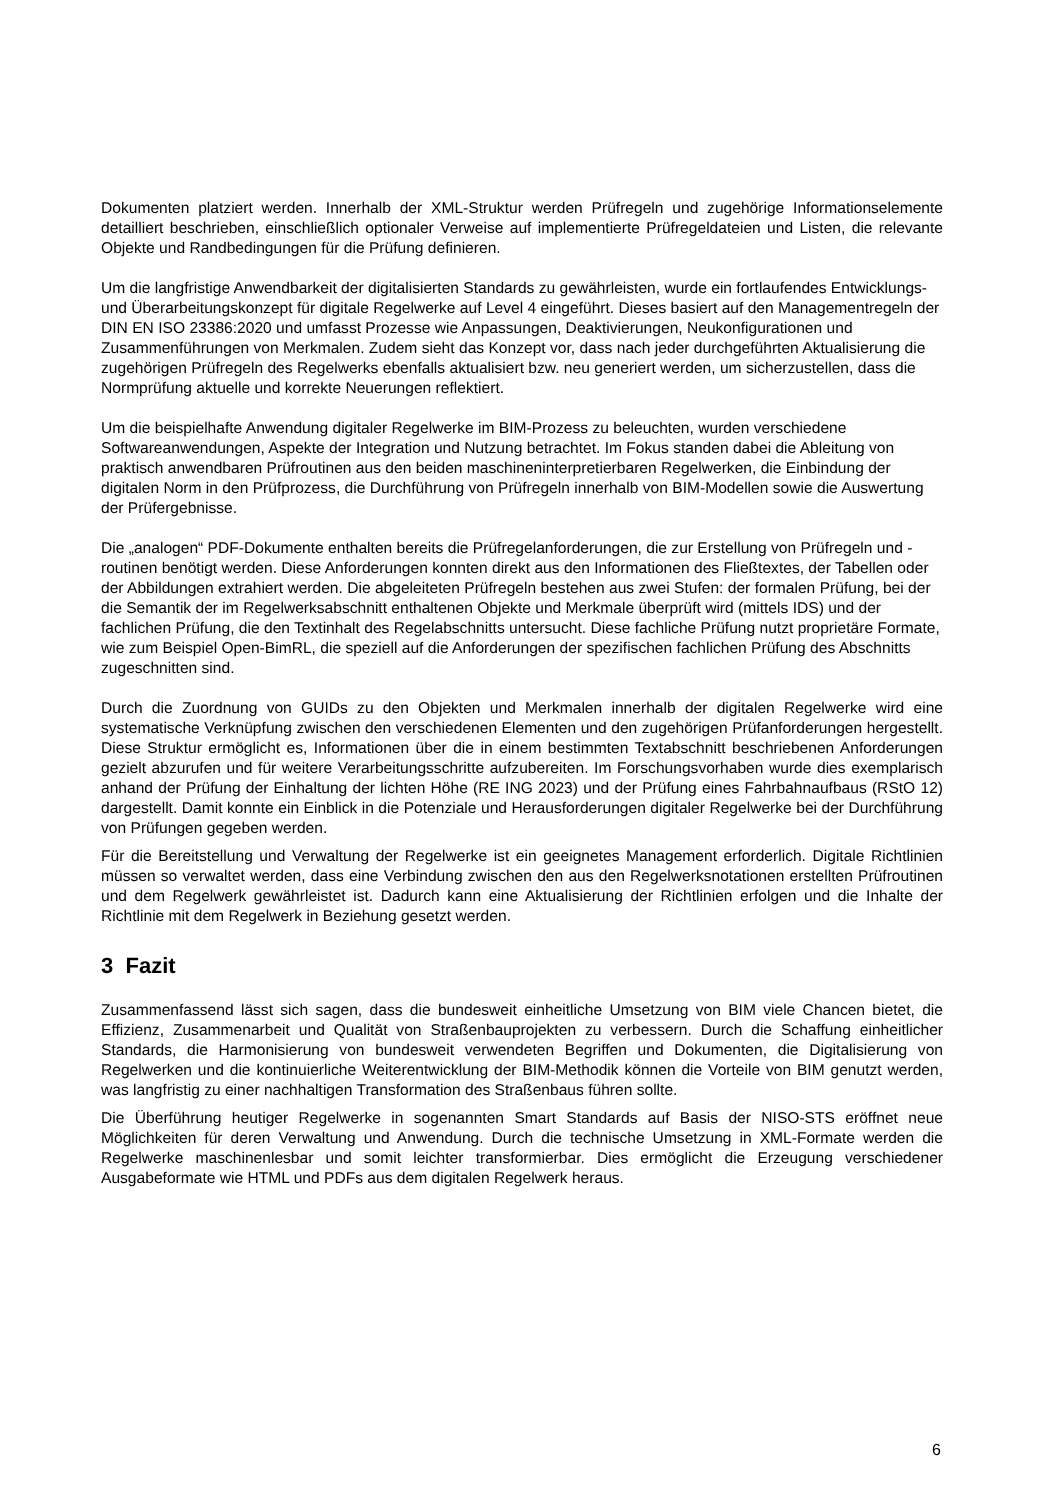Dokumenten platziert werden. Innerhalb der XML-Struktur werden Prüfregeln und zugehörige Informationselemente detailliert beschrieben, einschließlich optionaler Verweise auf implementierte Prüfregeldateien und Listen, die relevante Objekte und Randbedingungen für die Prüfung definieren.
Um die langfristige Anwendbarkeit der digitalisierten Standards zu gewährleisten, wurde ein fortlaufendes Entwicklungs- und Überarbeitungskonzept für digitale Regelwerke auf Level 4 eingeführt. Dieses basiert auf den Managementregeln der DIN EN ISO 23386:2020 und umfasst Prozesse wie Anpassungen, Deaktivierungen, Neukonfigurationen und Zusammenführungen von Merkmalen. Zudem sieht das Konzept vor, dass nach jeder durchgeführten Aktualisierung die zugehörigen Prüfregeln des Regelwerks ebenfalls aktualisiert bzw. neu generiert werden, um sicherzustellen, dass die Normprüfung aktuelle und korrekte Neuerungen reflektiert.
Um die beispielhafte Anwendung digitaler Regelwerke im BIM-Prozess zu beleuchten, wurden verschiedene Softwareanwendungen, Aspekte der Integration und Nutzung betrachtet. Im Fokus standen dabei die Ableitung von praktisch anwendbaren Prüfroutinen aus den beiden maschineninterpretierbaren Regelwerken, die Einbindung der digitalen Norm in den Prüfprozess, die Durchführung von Prüfregeln innerhalb von BIM-Modellen sowie die Auswertung der Prüfergebnisse.
Die „analogen“ PDF-Dokumente enthalten bereits die Prüfregelanforderungen, die zur Erstellung von Prüfregeln und -routinen benötigt werden. Diese Anforderungen konnten direkt aus den Informationen des Fließtextes, der Tabellen oder der Abbildungen extrahiert werden. Die abgeleiteten Prüfregeln bestehen aus zwei Stufen: der formalen Prüfung, bei der die Semantik der im Regelwerksabschnitt enthaltenen Objekte und Merkmale überprüft wird (mittels IDS) und der fachlichen Prüfung, die den Textinhalt des Regelabschnitts untersucht. Diese fachliche Prüfung nutzt proprietäre Formate, wie zum Beispiel Open-BimRL, die speziell auf die Anforderungen der spezifischen fachlichen Prüfung des Abschnitts zugeschnitten sind.
Durch die Zuordnung von GUIDs zu den Objekten und Merkmalen innerhalb der digitalen Regelwerke wird eine systematische Verknüpfung zwischen den verschiedenen Elementen und den zugehörigen Prüfanforderungen hergestellt. Diese Struktur ermöglicht es, Informationen über die in einem bestimmten Textabschnitt beschriebenen Anforderungen gezielt abzurufen und für weitere Verarbeitungsschritte aufzubereiten. Im Forschungsvorhaben wurde dies exemplarisch anhand der Prüfung der Einhaltung der lichten Höhe (RE ING 2023) und der Prüfung eines Fahrbahnaufbaus (RStO 12) dargestellt. Damit konnte ein Einblick in die Potenziale und Herausforderungen digitaler Regelwerke bei der Durchführung von Prüfungen gegeben werden.
Für die Bereitstellung und Verwaltung der Regelwerke ist ein geeignetes Management erforderlich. Digitale Richtlinien müssen so verwaltet werden, dass eine Verbindung zwischen den aus den Regelwerksnotationen erstellten Prüfroutinen und dem Regelwerk gewährleistet ist. Dadurch kann eine Aktualisierung der Richtlinien erfolgen und die Inhalte der Richtlinie mit dem Regelwerk in Beziehung gesetzt werden.
3 Fazit
Zusammenfassend lässt sich sagen, dass die bundesweit einheitliche Umsetzung von BIM viele Chancen bietet, die Effizienz, Zusammenarbeit und Qualität von Straßenbauprojekten zu verbessern. Durch die Schaffung einheitlicher Standards, die Harmonisierung von bundesweit verwendeten Begriffen und Dokumenten, die Digitalisierung von Regelwerken und die kontinuierliche Weiterentwicklung der BIM-Methodik können die Vorteile von BIM genutzt werden, was langfristig zu einer nachhaltigen Transformation des Straßenbaus führen sollte.
Die Überführung heutiger Regelwerke in sogenannten Smart Standards auf Basis der NISO-STS eröffnet neue Möglichkeiten für deren Verwaltung und Anwendung. Durch die technische Umsetzung in XML-Formate werden die Regelwerke maschinenlesbar und somit leichter transformierbar. Dies ermöglicht die Erzeugung verschiedener Ausgabeformate wie HTML und PDFs aus dem digitalen Regelwerk heraus.
6